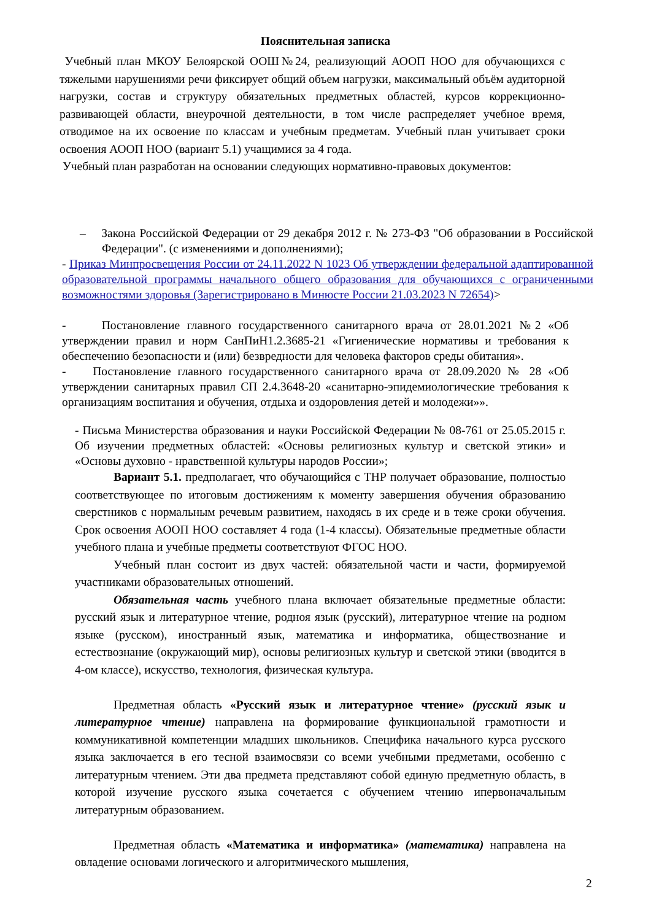Пояснительная записка
Учебный план МКОУ Белоярской ООШ№24, реализующий АООП НОО для обучающихся с тяжелыми нарушениями речи фиксирует общий объем нагрузки, максимальный объём аудиторной нагрузки, состав и структуру обязательных предметных областей, курсов коррекционно-развивающей области, внеурочной деятельности, в том числе распределяет учебное время, отводимое на их освоение по классам и учебным предметам. Учебный план учитывает сроки освоения АООП НОО (вариант 5.1) учащимися за 4 года.
Учебный план разработан на основании следующих нормативно-правовых документов:
– Закона Российской Федерации от 29 декабря 2012 г. № 273-ФЗ "Об образовании в Российской Федерации". (с изменениями и дополнениями);
- Приказ Минпросвещения России от 24.11.2022 N 1023 Об утверждении федеральной адаптированной образовательной программы начального общего образования для обучающихся с ограниченными возможностями здоровья (Зарегистрировано в Минюсте России 21.03.2023 N 72654)>
- Постановление главного государственного санитарного врача от 28.01.2021 №2 «Об утверждении правил и норм СанПиН1.2.3685-21 «Гигиенические нормативы и требования к обеспечению безопасности и (или) безвредности для человека факторов среды обитания».
- Постановление главного государственного санитарного врача от 28.09.2020 № 28 «Об утверждении санитарных правил СП 2.4.3648-20 «санитарно-эпидемиологические требования к организациям воспитания и обучения, отдыха и оздоровления детей и молодежи»».
- Письма Министерства образования и науки Российской Федерации № 08-761 от 25.05.2015 г. Об изучении предметных областей: «Основы религиозных культур и светской этики» и «Основы духовно - нравственной культуры народов России»;
Вариант 5.1. предполагает, что обучающийся с ТНР получает образование, полностью соответствующее по итоговым достижениям к моменту завершения обучения образованию сверстников с нормальным речевым развитием, находясь в их среде и в теже сроки обучения. Срок освоения АООП НОО составляет 4 года (1-4 классы). Обязательные предметные области учебного плана и учебные предметы соответствуют ФГОС НОО.
Учебный план состоит из двух частей: обязательной части и части, формируемой участниками образовательных отношений.
Обязательная часть учебного плана включает обязательные предметные области: русский язык и литературное чтение, родноя язык (русский), литературное чтение на родном языке (русском), иностранный язык, математика и информатика, обществознание и естествознание (окружающий мир), основы религиозных культур и светской этики (вводится в 4-ом классе), искусство, технология, физическая культура.
Предметная область «Русский язык и литературное чтение» (русский язык и литературное чтение) направлена на формирование функциональной грамотности и коммуникативной компетенции младших школьников. Специфика начального курса русского языка заключается в его тесной взаимосвязи со всеми учебными предметами, особенно с литературным чтением. Эти два предмета представляют собой единую предметную область, в которой изучение русского языка сочетается с обучением чтению ипервоначальным литературным образованием.
Предметная область «Математика и информатика» (математика) направлена на овладение основами логического и алгоритмического мышления,
2